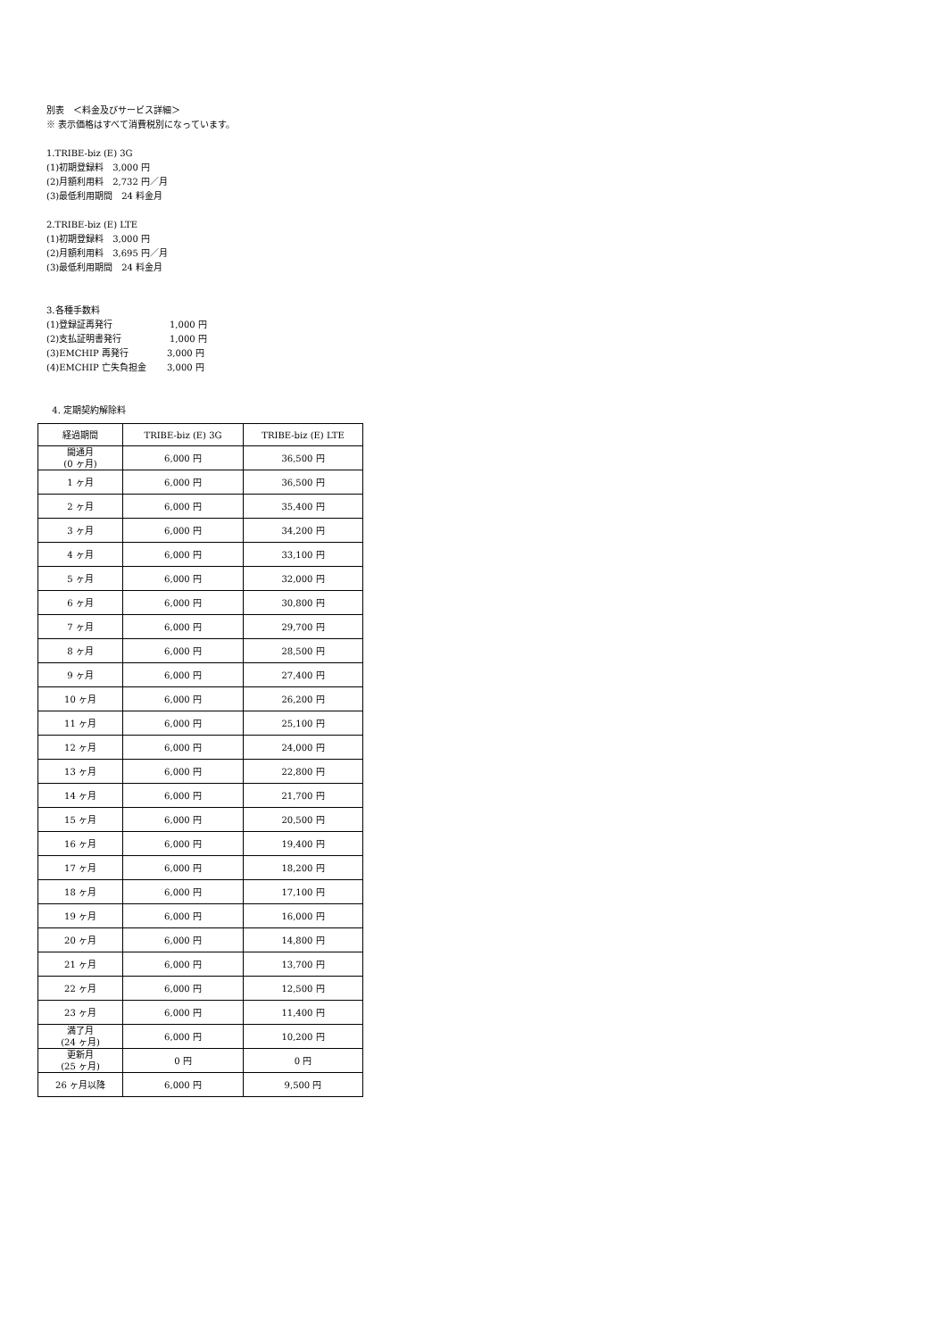別表　＜料金及びサービス詳細＞
※ 表示価格はすべて消費税別になっています。
1.TRIBE-biz (E) 3G
(1)初期登録料　3,000 円
(2)月額利用料　2,732 円／月
(3)最低利用期間　24 料金月
2.TRIBE-biz (E) LTE
(1)初期登録料　3,000 円
(2)月額利用料　3,695 円／月
(3)最低利用期間　24 料金月
3.各種手数料
(1)登録証再発行 1,000 円
(2)支払証明書発行 1,000 円
(3)EMCHIP 再発行 3,000 円
(4)EMCHIP 亡失負担金 3,000 円
4. 定期契約解除料
| 経過期間 | TRIBE-biz (E) 3G | TRIBE-biz (E) LTE |
| --- | --- | --- |
| 開通月 (0 ヶ月) | 6,000 円 | 36,500 円 |
| 1 ヶ月 | 6,000 円 | 36,500 円 |
| 2 ヶ月 | 6,000 円 | 35,400 円 |
| 3 ヶ月 | 6,000 円 | 34,200 円 |
| 4 ヶ月 | 6,000 円 | 33,100 円 |
| 5 ヶ月 | 6,000 円 | 32,000 円 |
| 6 ヶ月 | 6,000 円 | 30,800 円 |
| 7 ヶ月 | 6,000 円 | 29,700 円 |
| 8 ヶ月 | 6,000 円 | 28,500 円 |
| 9 ヶ月 | 6,000 円 | 27,400 円 |
| 10 ヶ月 | 6,000 円 | 26,200 円 |
| 11 ヶ月 | 6,000 円 | 25,100 円 |
| 12 ヶ月 | 6,000 円 | 24,000 円 |
| 13 ヶ月 | 6,000 円 | 22,800 円 |
| 14 ヶ月 | 6,000 円 | 21,700 円 |
| 15 ヶ月 | 6,000 円 | 20,500 円 |
| 16 ヶ月 | 6,000 円 | 19,400 円 |
| 17 ヶ月 | 6,000 円 | 18,200 円 |
| 18 ヶ月 | 6,000 円 | 17,100 円 |
| 19 ヶ月 | 6,000 円 | 16,000 円 |
| 20 ヶ月 | 6,000 円 | 14,800 円 |
| 21 ヶ月 | 6,000 円 | 13,700 円 |
| 22 ヶ月 | 6,000 円 | 12,500 円 |
| 23 ヶ月 | 6,000 円 | 11,400 円 |
| 満了月 (24 ヶ月) | 6,000 円 | 10,200 円 |
| 更新月 (25 ヶ月) | 0 円 | 0 円 |
| 26 ヶ月以降 | 6,000 円 | 9,500 円 |